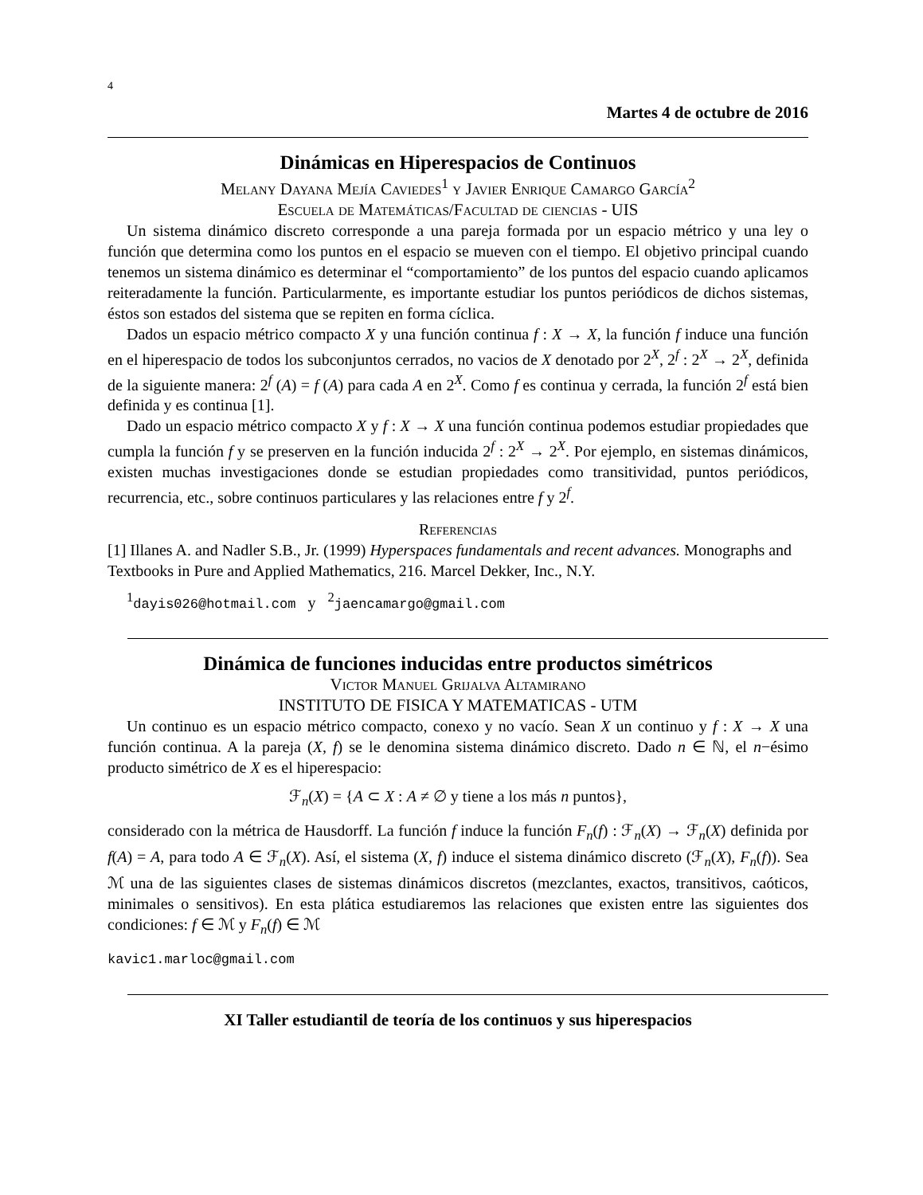4
Martes 4 de octubre de 2016
Dinámicas en Hiperespacios de Continuos
Melany Dayana Mejía Caviedes<sup>1</sup> y Javier Enrique Camargo García<sup>2</sup>
Escuela de Matemáticas/Facultad de ciencias - UIS
Un sistema dinámico discreto corresponde a una pareja formada por un espacio métrico y una ley o función que determina como los puntos en el espacio se mueven con el tiempo. El objetivo principal cuando tenemos un sistema dinámico es determinar el “comportamiento” de los puntos del espacio cuando aplicamos reiteradamente la función. Particularmente, es importante estudiar los puntos periódicos de dichos sistemas, éstos son estados del sistema que se repiten en forma cíclica.
Dados un espacio métrico compacto X y una función continua f : X → X, la función f induce una función en el hiperespacio de todos los subconjuntos cerrados, no vacios de X denotado por 2<sup>X</sup>, 2<sup>f</sup> : 2<sup>X</sup> → 2<sup>X</sup>, definida de la siguiente manera: 2<sup>f</sup> (A) = f (A) para cada A en 2<sup>X</sup>. Como f es continua y cerrada, la función 2<sup>f</sup> está bien definida y es continua [1].
Dado un espacio métrico compacto X y f : X → X una función continua podemos estudiar propiedades que cumpla la función f y se preserven en la función inducida 2<sup>f</sup> : 2<sup>X</sup> → 2<sup>X</sup>. Por ejemplo, en sistemas dinámicos, existen muchas investigaciones donde se estudian propiedades como transitividad, puntos periódicos, recurrencia, etc., sobre continuos particulares y las relaciones entre f y 2<sup>f</sup>.
Referencias
[1] Illanes A. and Nadler S.B., Jr. (1999) Hyperspaces fundamentals and recent advances. Monographs and Textbooks in Pure and Applied Mathematics, 216. Marcel Dekker, Inc., N.Y.
<sup>1</sup> dayis026@hotmail.com y <sup>2</sup>jaencamargo@gmail.com
Dinámica de funciones inducidas entre productos simétricos
Victor Manuel Grijalva Altamirano
INSTITUTO DE FISICA Y MATEMATICAS - UTM
Un continuo es un espacio métrico compacto, conexo y no vacío. Sean X un continuo y f : X → X una función continua. A la pareja (X, f) se le denomina sistema dinámico discreto. Dado n ∈ ℕ, el n−ésimo producto simétrico de X es el hiperespacio:
ℱ<sub>n</sub>(X) = {A ⊂ X : A ≠ ∅ y tiene a los más n puntos},
considerado con la métrica de Hausdorff. La función f induce la función F<sub>n</sub>(f) : ℱ<sub>n</sub>(X) → ℱ<sub>n</sub>(X) definida por f(A) = A, para todo A ∈ ℱ<sub>n</sub>(X). Así, el sistema (X, f) induce el sistema dinámico discreto (ℱ<sub>n</sub>(X), F<sub>n</sub>(f)). Sea ℳ una de las siguientes clases de sistemas dinámicos discretos (mezclantes, exactos, transitivos, caóticos, minimales o sensitivos). En esta plática estudiaremos las relaciones que existen entre las siguientes dos condiciones: f ∈ ℳ y F<sub>n</sub>(f) ∈ ℳ
kavic1.marloc@gmail.com
XI Taller estudiantil de teoría de los continuos y sus hiperespacios